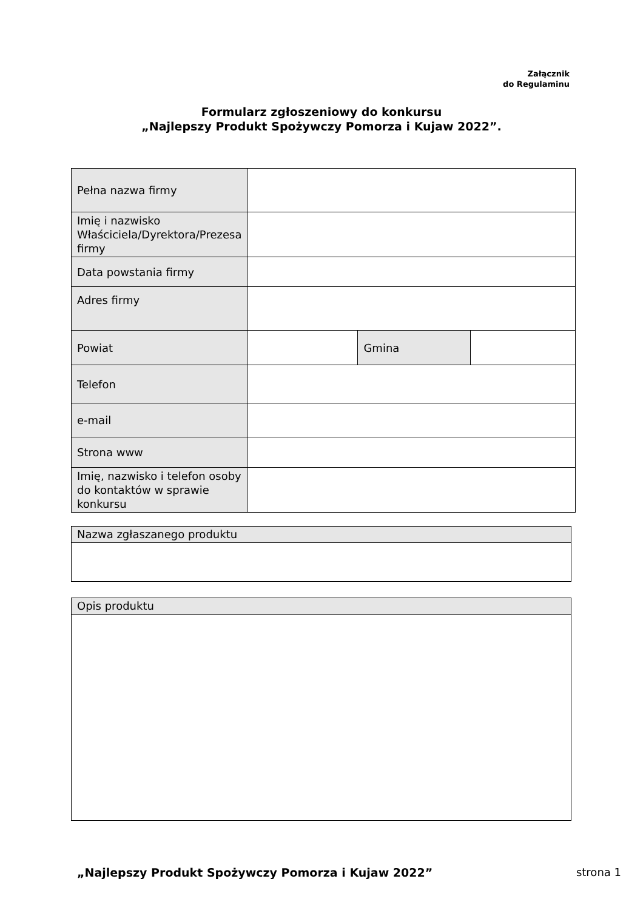Załącznik
do Regulaminu
Formularz zgłoszeniowy do konkursu
„Najlepszy Produkt Spożywczy Pomorza i Kujaw 2022”.
| Pełna nazwa firmy | | | |
| Imię i nazwisko Właściciela/Dyrektora/Prezesa firmy | | | |
| Data powstania firmy | | | |
| Adres firmy | | | |
| Powiat | | Gmina | |
| Telefon | | | |
| e-mail | | | |
| Strona www | | | |
| Imię, nazwisko i telefon osoby do kontaktów w sprawie konkursu | | | |
| Nazwa zgłaszanego produktu |
| Opis produktu |
„Najlepszy Produkt Spożywczy Pomorza i Kujaw 2022”
strona 1